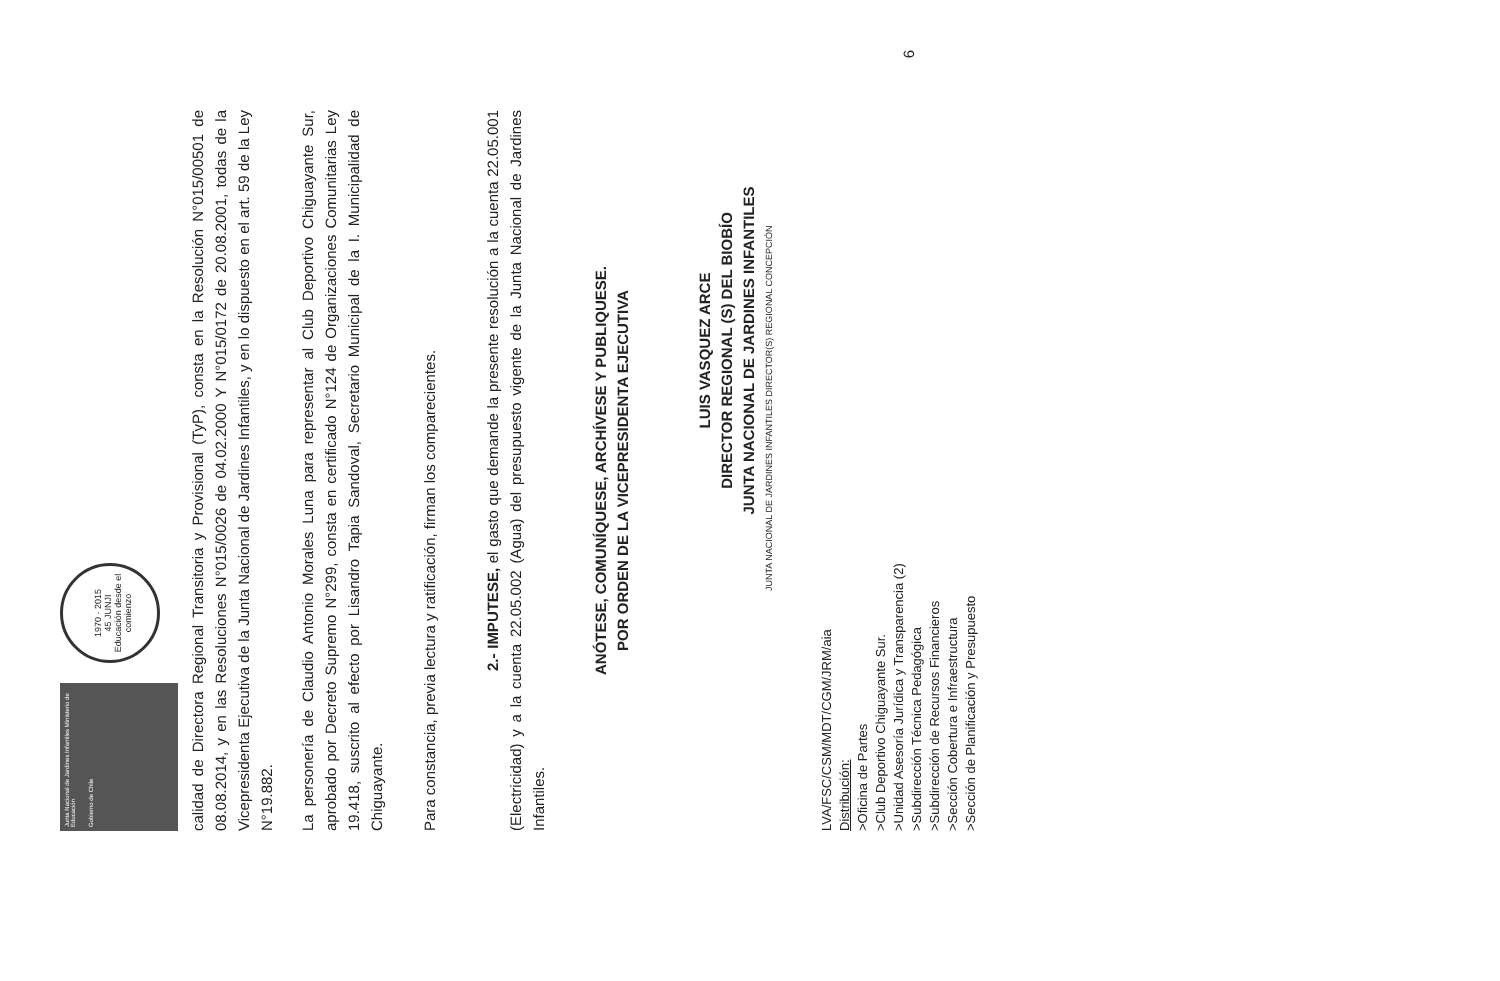Junta Nacional de Jardines Infantiles Ministerio de Educación
Gobierno de Chile
1970 · 2015
45 JUNJI
Educación desde el comienzo
calidad de Directora Regional Transitoria y Provisional (TyP), consta en la Resolución N°015/00501 de 08.08.2014, y en las Resoluciones N°015/0026 de 04.02.2000 Y N°015/0172 de 20.08.2001, todas de la Vicepresidenta Ejecutiva de la Junta Nacional de Jardines Infantiles, y en lo dispuesto en el art. 59 de la Ley N°19.882.
La personería de Claudio Antonio Morales Luna para representar al Club Deportivo Chiguayante Sur, aprobado por Decreto Supremo N°299, consta en certificado N°124 de Organizaciones Comunitarias Ley 19.418, suscrito al efecto por Lisandro Tapia Sandoval, Secretario Municipal de la I. Municipalidad de Chiguayante.
Para constancia, previa lectura y ratificación, firman los comparecientes.
2.- IMPUTESE, el gasto que demande la presente resolución a la cuenta 22.05.001 (Electricidad) y a la cuenta 22.05.002 (Agua) del presupuesto vigente de la Junta Nacional de Jardines Infantiles.
ANÓTESE, COMUNÍQUESE, ARCHÍVESE Y PUBLIQUESE.
POR ORDEN DE LA VICEPRESIDENTA EJECUTIVA
LUIS VASQUEZ ARCE
DIRECTOR REGIONAL (S) DEL BIOBÍO
JUNTA NACIONAL DE JARDINES INFANTILES
JUNTA NACIONAL DE JARDINES INFANTILES DIRECTOR(S) REGIONAL CONCEPCIÓN
LVA/FSC/CSM/MDT/CGM/JRM/aia
Distribución:
>Oficina de Partes
>Club Deportivo Chiguayante Sur.
>Unidad Asesoría Jurídica y Transparencia (2)
>Subdirección Técnica Pedagógica
>Subdirección de Recursos Financieros
>Sección Cobertura e Infraestructura
>Sección de Planificación y Presupuesto
6